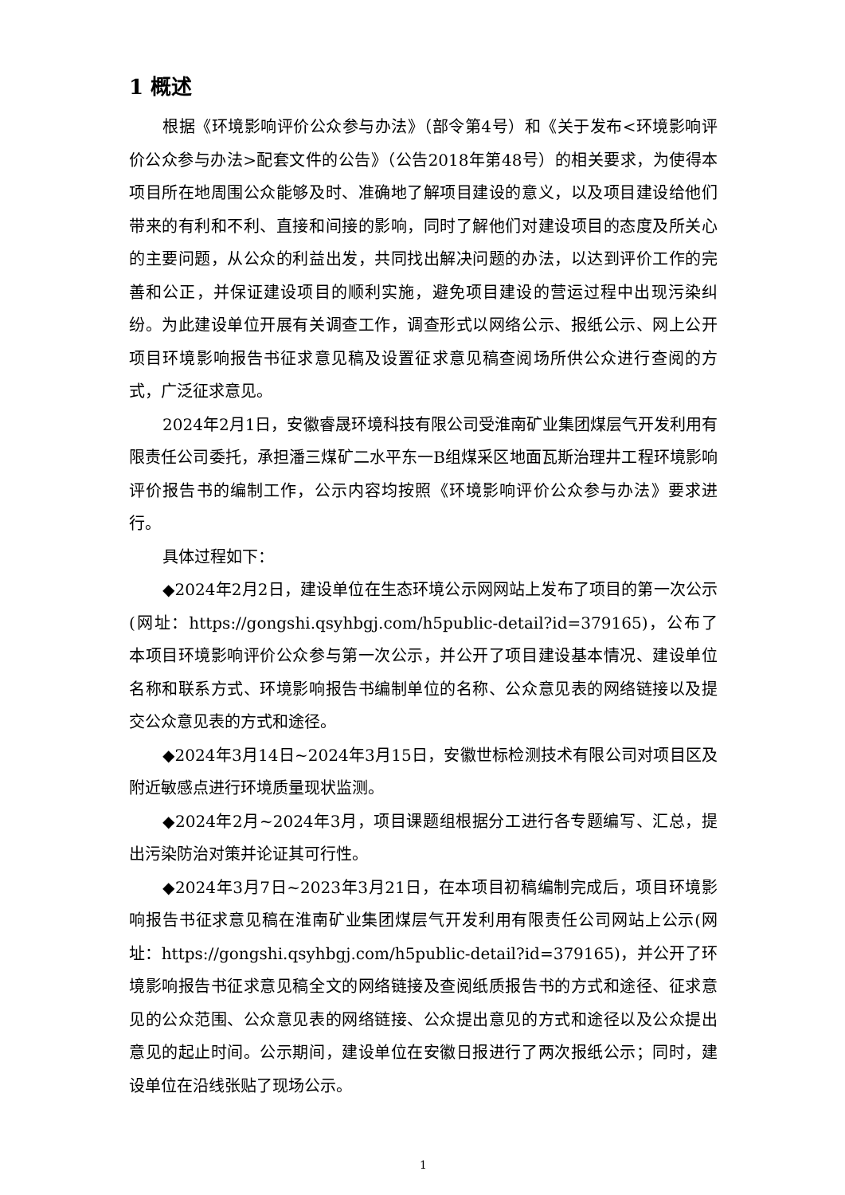1 概述
根据《环境影响评价公众参与办法》（部令第4号）和《关于发布<环境影响评价公众参与办法>配套文件的公告》（公告2018年第48号）的相关要求，为使得本项目所在地周围公众能够及时、准确地了解项目建设的意义，以及项目建设给他们带来的有利和不利、直接和间接的影响，同时了解他们对建设项目的态度及所关心的主要问题，从公众的利益出发，共同找出解决问题的办法，以达到评价工作的完善和公正，并保证建设项目的顺利实施，避免项目建设的营运过程中出现污染纠纷。为此建设单位开展有关调查工作，调查形式以网络公示、报纸公示、网上公开项目环境影响报告书征求意见稿及设置征求意见稿查阅场所供公众进行查阅的方式，广泛征求意见。
2024年2月1日，安徽睿晟环境科技有限公司受淮南矿业集团煤层气开发利用有限责任公司委托，承担潘三煤矿二水平东一B组煤采区地面瓦斯治理井工程环境影响评价报告书的编制工作，公示内容均按照《环境影响评价公众参与办法》要求进行。
具体过程如下：
◆2024年2月2日，建设单位在生态环境公示网网站上发布了项目的第一次公示(网址：https://gongshi.qsyhbgj.com/h5public-detail?id=379165)，公布了本项目环境影响评价公众参与第一次公示，并公开了项目建设基本情况、建设单位名称和联系方式、环境影响报告书编制单位的名称、公众意见表的网络链接以及提交公众意见表的方式和途径。
◆2024年3月14日~2024年3月15日，安徽世标检测技术有限公司对项目区及附近敏感点进行环境质量现状监测。
◆2024年2月~2024年3月，项目课题组根据分工进行各专题编写、汇总，提出污染防治对策并论证其可行性。
◆2024年3月7日~2023年3月21日，在本项目初稿编制完成后，项目环境影响报告书征求意见稿在淮南矿业集团煤层气开发利用有限责任公司网站上公示(网址：https://gongshi.qsyhbgj.com/h5public-detail?id=379165)，并公开了环境影响报告书征求意见稿全文的网络链接及查阅纸质报告书的方式和途径、征求意见的公众范围、公众意见表的网络链接、公众提出意见的方式和途径以及公众提出意见的起止时间。公示期间，建设单位在安徽日报进行了两次报纸公示；同时，建设单位在沿线张贴了现场公示。
1